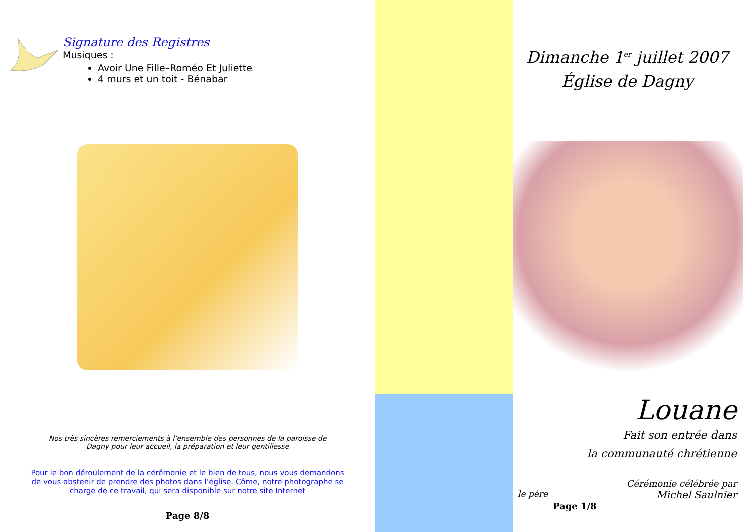Signature des Registres
Musiques :
Avoir Une Fille–Roméo Et Juliette
4 murs et un toit - Bénabar
Nos très sincères remerciements à l’ensemble des personnes de la paroisse de
Dagny pour leur accueil, la préparation et leur gentillesse
Pour le bon déroulement de la cérémonie et le bien de tous, nous vous demandons
de vous abstenir de prendre des photos dans l’église. Côme, notre photographe se
charge de ce travail, qui sera disponible sur notre site Internet
Page 8/8
Dimanche 1<sup>er</sup> juillet 2007
Église de Dagny
Louane
Fait son entrée dans
la communauté chrétienne
Cérémonie célébrée par
le père Michel Saulnier
Page 1/8